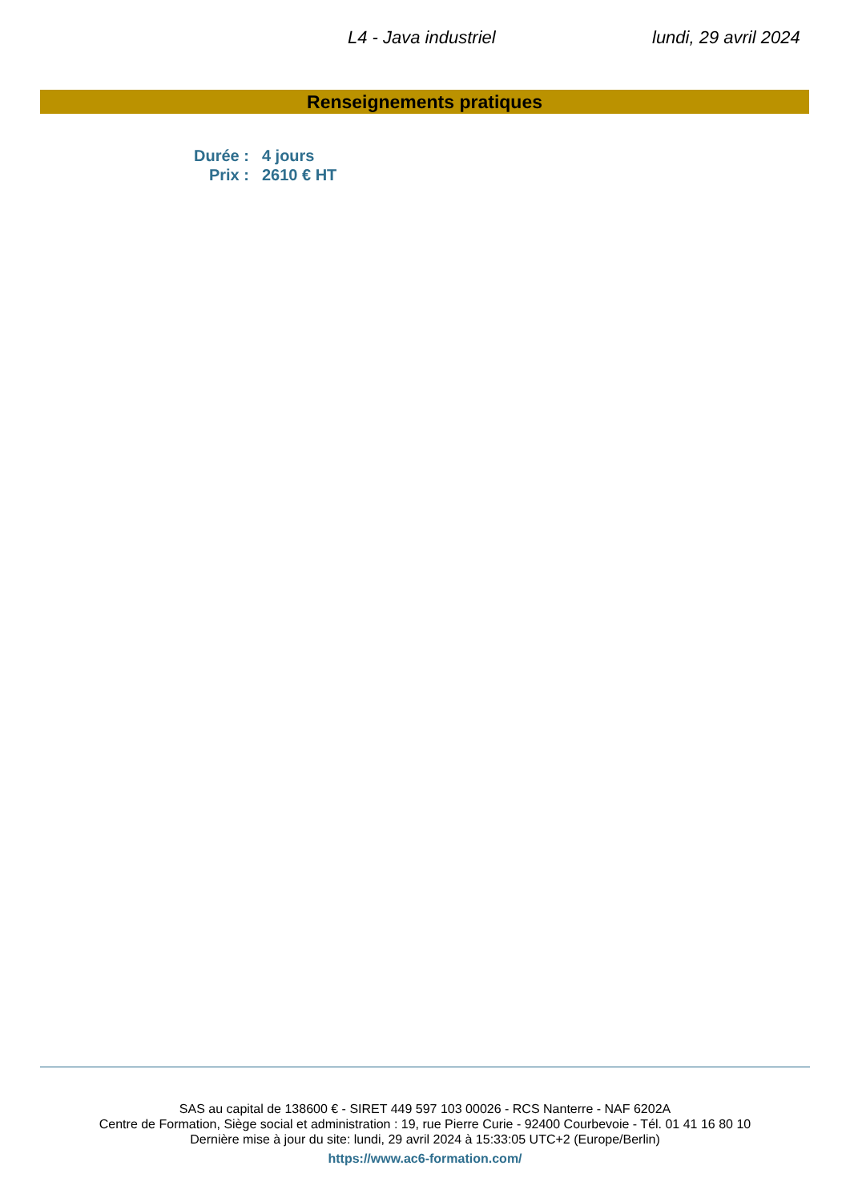L4 - Java industriel lundi, 29 avril 2024
Renseignements pratiques
| Durée : | 4 jours |
| Prix : | 2610 € HT |
SAS au capital de 138600 € - SIRET 449 597 103 00026 - RCS Nanterre - NAF 6202A
Centre de Formation, Siège social et administration : 19, rue Pierre Curie - 92400 Courbevoie - Tél. 01 41 16 80 10
Dernière mise à jour du site: lundi, 29 avril 2024 à 15:33:05 UTC+2 (Europe/Berlin)
https://www.ac6-formation.com/